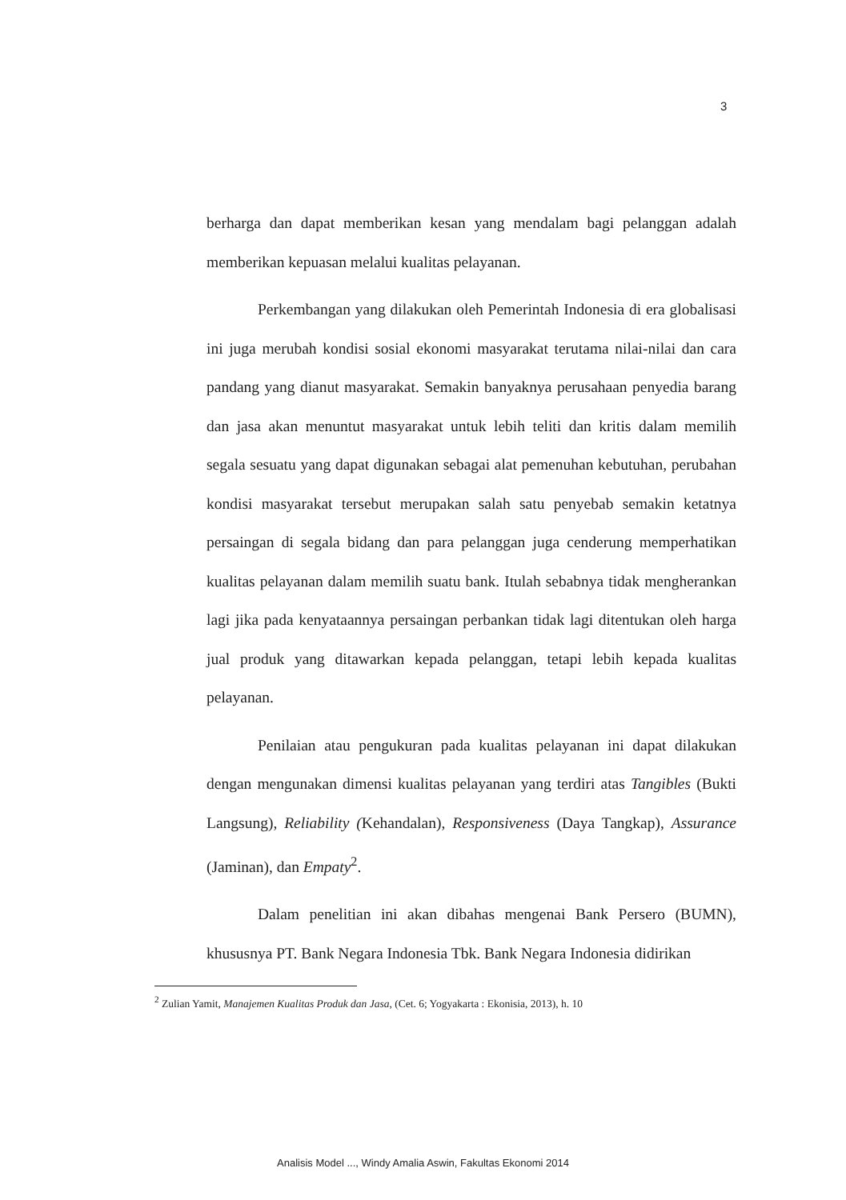3
berharga dan dapat memberikan kesan yang mendalam bagi pelanggan adalah memberikan kepuasan melalui kualitas pelayanan.
Perkembangan yang dilakukan oleh Pemerintah Indonesia di era globalisasi ini juga merubah kondisi sosial ekonomi masyarakat terutama nilai-nilai dan cara pandang yang dianut masyarakat. Semakin banyaknya perusahaan penyedia barang dan jasa akan menuntut masyarakat untuk lebih teliti dan kritis dalam memilih segala sesuatu yang dapat digunakan sebagai alat pemenuhan kebutuhan, perubahan kondisi masyarakat tersebut merupakan salah satu penyebab semakin ketatnya persaingan di segala bidang dan para pelanggan juga cenderung memperhatikan kualitas pelayanan dalam memilih suatu bank. Itulah sebabnya tidak mengherankan lagi jika pada kenyataannya persaingan perbankan tidak lagi ditentukan oleh harga jual produk yang ditawarkan kepada pelanggan, tetapi lebih kepada kualitas pelayanan.
Penilaian atau pengukuran pada kualitas pelayanan ini dapat dilakukan dengan mengunakan dimensi kualitas pelayanan yang terdiri atas Tangibles (Bukti Langsung), Reliability (Kehandalan), Responsiveness (Daya Tangkap), Assurance (Jaminan), dan Empaty<sup>2</sup>.
Dalam penelitian ini akan dibahas mengenai Bank Persero (BUMN), khususnya PT. Bank Negara Indonesia Tbk. Bank Negara Indonesia didirikan
<sup>2</sup> Zulian Yamit, Manajemen Kualitas Produk dan Jasa, (Cet. 6; Yogyakarta : Ekonisia, 2013), h. 10
Analisis Model ..., Windy Amalia Aswin, Fakultas Ekonomi 2014